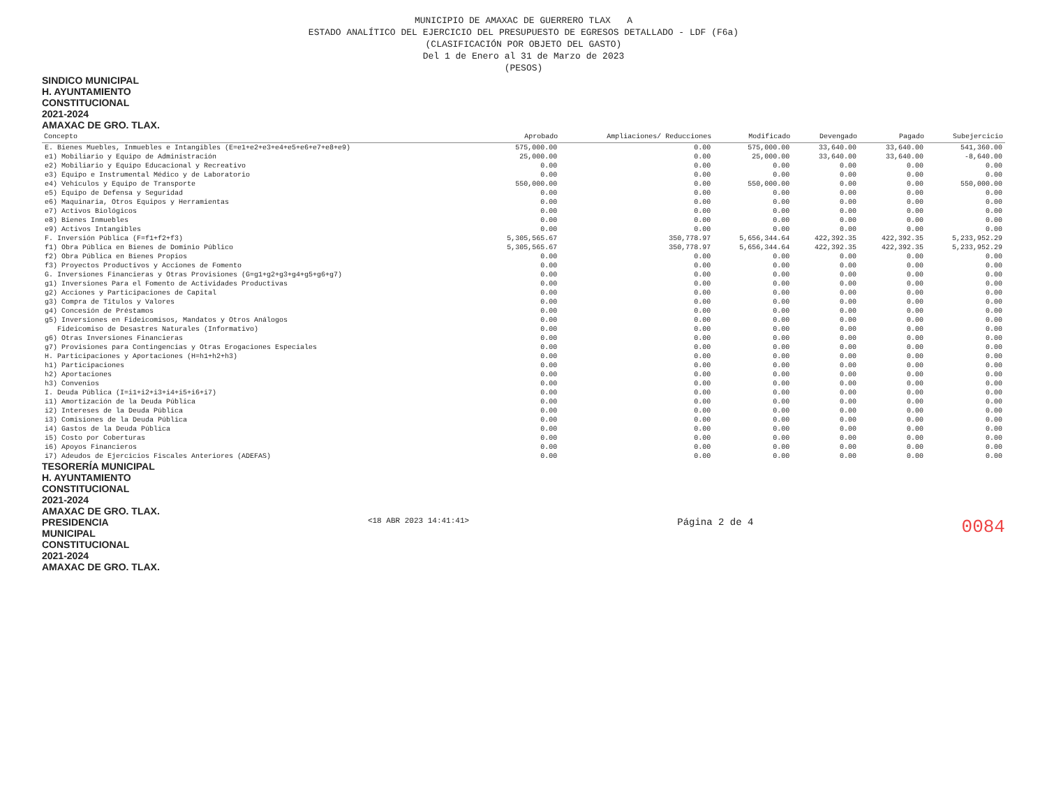MUNICIPIO DE AMAXAC DE GUERRERO TLAX A
ESTADO ANALÍTICO DEL EJERCICIO DEL PRESUPUESTO DE EGRESOS DETALLADO - LDF (F6a)
(CLASIFICACIÓN POR OBJETO DEL GASTO)
Del 1 de Enero al 31 de Marzo de 2023
(PESOS)
SINDICO MUNICIPAL
H. AYUNTAMIENTO
CONSTITUCIONAL
2021-2024
AMAXAC DE GRO. TLAX.
| Concepto | Aprobado | Ampliaciones/ Reducciones | Modificado | Devengado | Pagado | Subejercicio |
| --- | --- | --- | --- | --- | --- | --- |
| E. Bienes Muebles, Inmuebles e Intangibles (E=e1+e2+e3+e4+e5+e6+e7+e8+e9) | 575,000.00 | 0.00 | 575,000.00 | 33,640.00 | 33,640.00 | 541,360.00 |
| e1) Mobiliario y Equipo de Administración | 25,000.00 | 0.00 | 25,000.00 | 33,640.00 | 33,640.00 | -8,640.00 |
| e2) Mobiliario y Equipo Educacional y Recreativo | 0.00 | 0.00 | 0.00 | 0.00 | 0.00 | 0.00 |
| e3) Equipo e Instrumental Médico y de Laboratorio | 0.00 | 0.00 | 0.00 | 0.00 | 0.00 | 0.00 |
| e4) Vehículos y Equipo de Transporte | 550,000.00 | 0.00 | 550,000.00 | 0.00 | 0.00 | 550,000.00 |
| e5) Equipo de Defensa y Seguridad | 0.00 | 0.00 | 0.00 | 0.00 | 0.00 | 0.00 |
| e6) Maquinaria, Otros Equipos y Herramientas | 0.00 | 0.00 | 0.00 | 0.00 | 0.00 | 0.00 |
| e7) Activos Biológicos | 0.00 | 0.00 | 0.00 | 0.00 | 0.00 | 0.00 |
| e8) Bienes Inmuebles | 0.00 | 0.00 | 0.00 | 0.00 | 0.00 | 0.00 |
| e9) Activos Intangibles | 0.00 | 0.00 | 0.00 | 0.00 | 0.00 | 0.00 |
| F. Inversión Pública (F=f1+f2+f3) | 5,305,565.67 | 350,778.97 | 5,656,344.64 | 422,392.35 | 422,392.35 | 5,233,952.29 |
| f1) Obra Pública en Bienes de Dominio Público | 5,305,565.67 | 350,778.97 | 5,656,344.64 | 422,392.35 | 422,392.35 | 5,233,952.29 |
| f2) Obra Pública en Bienes Propios | 0.00 | 0.00 | 0.00 | 0.00 | 0.00 | 0.00 |
| f3) Proyectos Productivos y Acciones de Fomento | 0.00 | 0.00 | 0.00 | 0.00 | 0.00 | 0.00 |
| G. Inversiones Financieras y Otras Provisiones (G=g1+g2+g3+g4+g5+g6+g7) | 0.00 | 0.00 | 0.00 | 0.00 | 0.00 | 0.00 |
| g1) Inversiones Para el Fomento de Actividades Productivas | 0.00 | 0.00 | 0.00 | 0.00 | 0.00 | 0.00 |
| g2) Acciones y Participaciones de Capital | 0.00 | 0.00 | 0.00 | 0.00 | 0.00 | 0.00 |
| g3) Compra de Títulos y Valores | 0.00 | 0.00 | 0.00 | 0.00 | 0.00 | 0.00 |
| g4) Concesión de Préstamos | 0.00 | 0.00 | 0.00 | 0.00 | 0.00 | 0.00 |
| g5) Inversiones en Fideicomisos, Mandatos y Otros Análogos | 0.00 | 0.00 | 0.00 | 0.00 | 0.00 | 0.00 |
| Fideicomiso de Desastres Naturales (Informativo) | 0.00 | 0.00 | 0.00 | 0.00 | 0.00 | 0.00 |
| g6) Otras Inversiones Financieras | 0.00 | 0.00 | 0.00 | 0.00 | 0.00 | 0.00 |
| g7) Provisiones para Contingencias y Otras Erogaciones Especiales | 0.00 | 0.00 | 0.00 | 0.00 | 0.00 | 0.00 |
| H. Participaciones y Aportaciones (H=h1+h2+h3) | 0.00 | 0.00 | 0.00 | 0.00 | 0.00 | 0.00 |
| h1) Participaciones | 0.00 | 0.00 | 0.00 | 0.00 | 0.00 | 0.00 |
| h2) Aportaciones | 0.00 | 0.00 | 0.00 | 0.00 | 0.00 | 0.00 |
| h3) Convenios | 0.00 | 0.00 | 0.00 | 0.00 | 0.00 | 0.00 |
| I. Deuda Pública (I=i1+i2+i3+i4+i5+i6+i7) | 0.00 | 0.00 | 0.00 | 0.00 | 0.00 | 0.00 |
| i1) Amortización de la Deuda Pública | 0.00 | 0.00 | 0.00 | 0.00 | 0.00 | 0.00 |
| i2) Intereses de la Deuda Pública | 0.00 | 0.00 | 0.00 | 0.00 | 0.00 | 0.00 |
| i3) Comisiones de la Deuda Pública | 0.00 | 0.00 | 0.00 | 0.00 | 0.00 | 0.00 |
| i4) Gastos de la Deuda Pública | 0.00 | 0.00 | 0.00 | 0.00 | 0.00 | 0.00 |
| i5) Costo por Coberturas | 0.00 | 0.00 | 0.00 | 0.00 | 0.00 | 0.00 |
| i6) Apoyos Financieros | 0.00 | 0.00 | 0.00 | 0.00 | 0.00 | 0.00 |
| i7) Adeudos de Ejercicios Fiscales Anteriores (ADEFAS) | 0.00 | 0.00 | 0.00 | 0.00 | 0.00 | 0.00 |
TESORERÍA MUNICIPAL
H. AYUNTAMIENTO
CONSTITUCIONAL
2021-2024
AMAXAC DE GRO. TLAX.
PRESIDENCIA
MUNICIPAL
CONSTITUCIONAL
2021-2024
AMAXAC DE GRO. TLAX.
<18 ABR 2023 14:41:41>
Página 2 de 4
0084